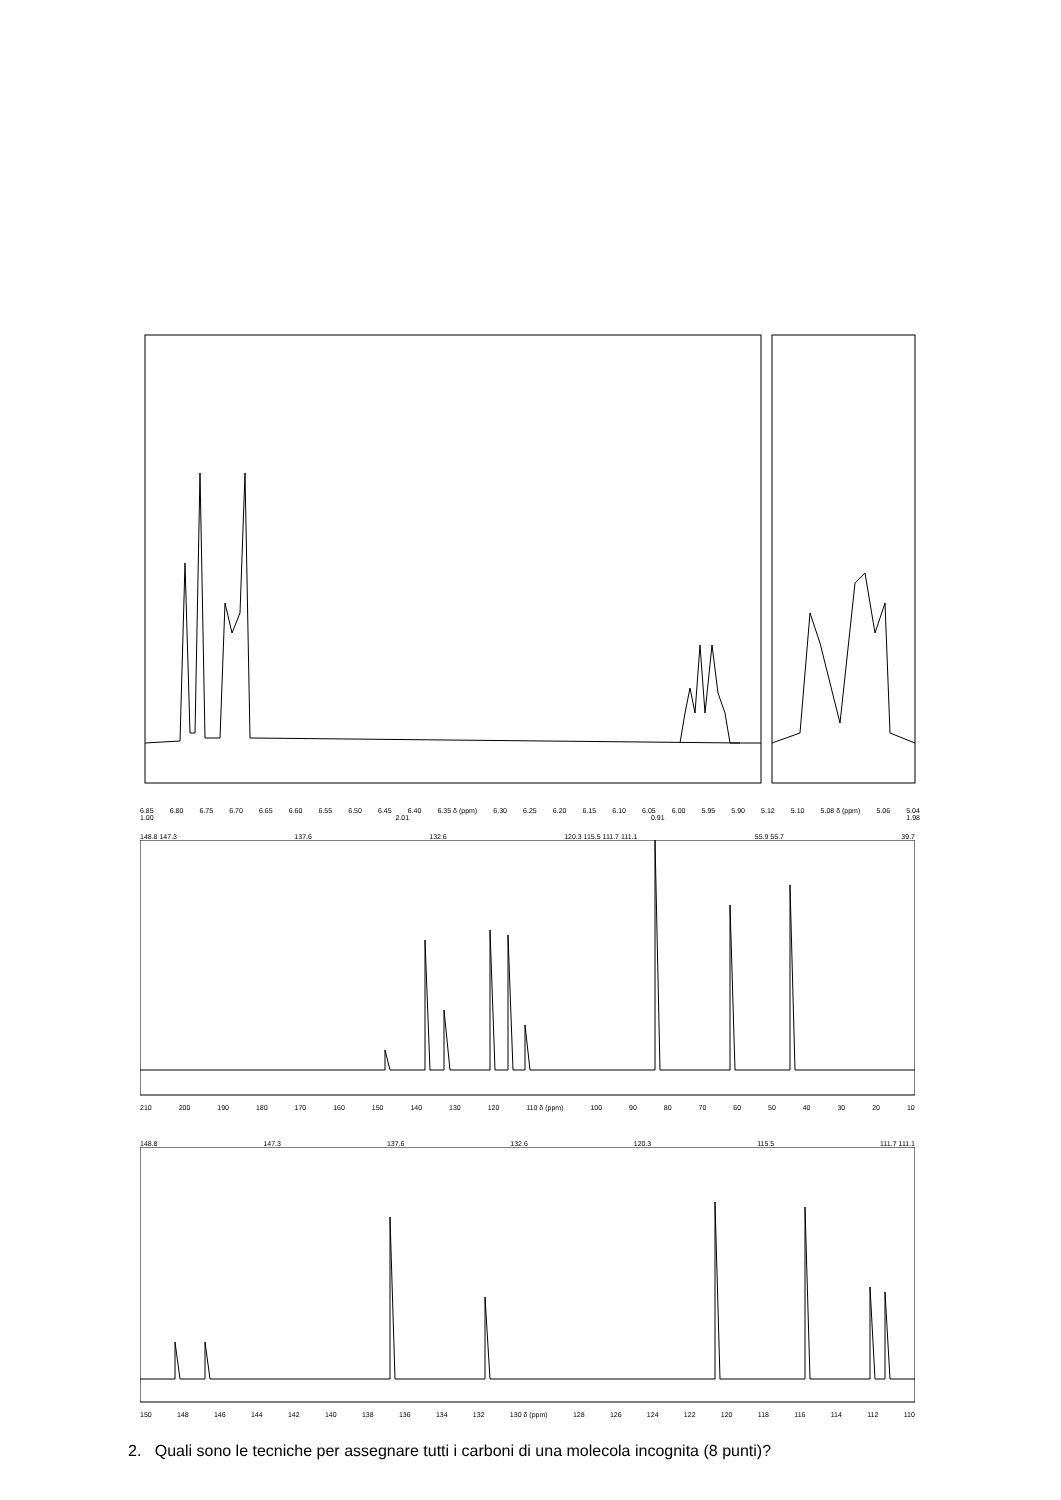6.85 6.80 6.75 6.70 6.65 6.60 6.55 6.50 6.45 6.40 6.35 δ (ppm) 6.30 6.25 6.20 6.15 6.10 6.05 6.00 5.95 5.90 5.12 5.10 5.08 δ (ppm) 5.06 5.04
1.00 2.01 0.91 1.98
148.8 147.3 137.6 132.6 120.3 115.5 111.7 111.1 55.9 55.7 39.7
210 200 190 180 170 160 150 140 130 120 110 δ (ppm) 100 90 80 70 60 50 40 30 20 10
148.8 147.3 137.6 132.6 120.3 115.5 111.7 111.1
150 148 146 144 142 140 138 136 134 132 130 δ (ppm) 128 126 124 122 120 118 116 114 112 110
2. Quali sono le tecniche per assegnare tutti i carboni di una molecola incognita (8 punti)?